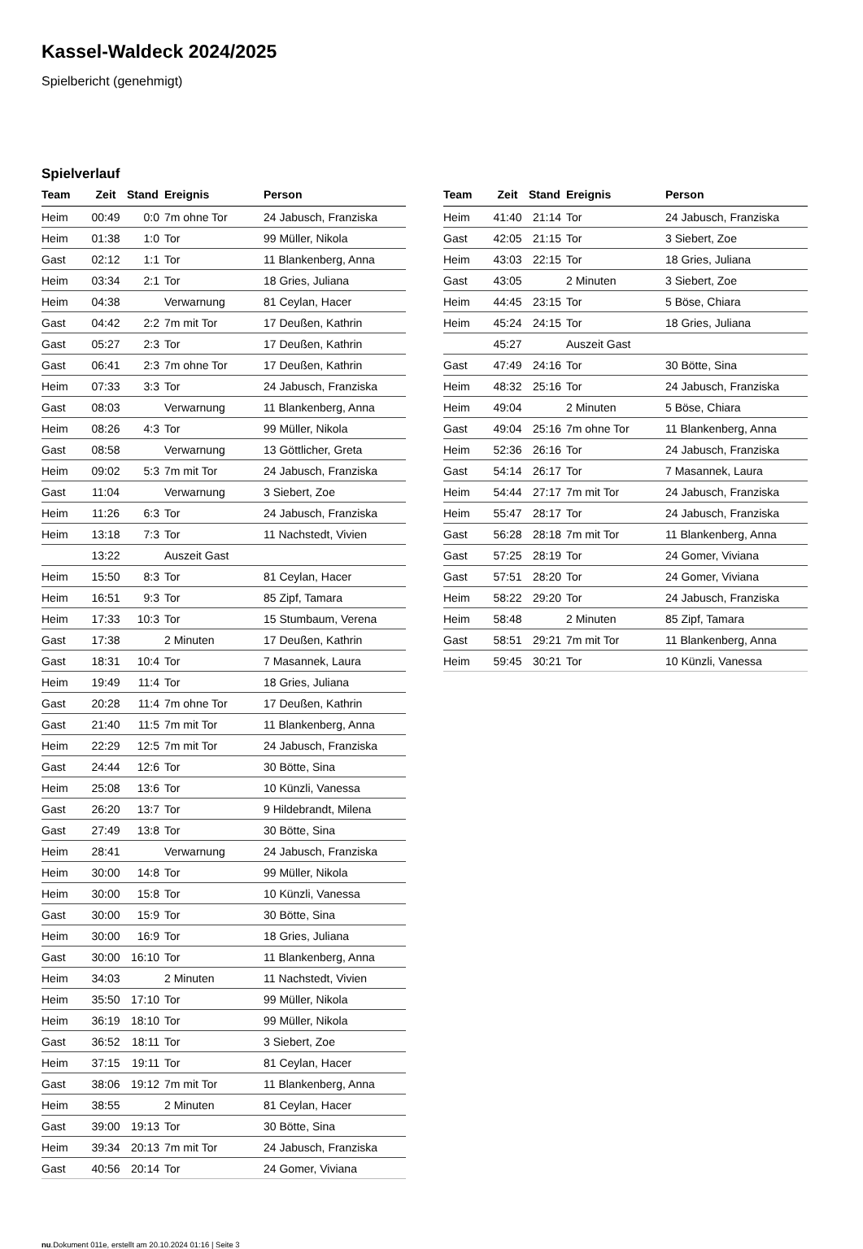Kassel-Waldeck 2024/2025
Spielbericht (genehmigt)
Spielverlauf
| Team | Zeit | Stand | Ereignis | Person |
| --- | --- | --- | --- | --- |
| Heim | 00:49 | 0:0 | 7m ohne Tor | 24 Jabusch, Franziska |
| Heim | 01:38 | 1:0 | Tor | 99 Müller, Nikola |
| Gast | 02:12 | 1:1 | Tor | 11 Blankenberg, Anna |
| Heim | 03:34 | 2:1 | Tor | 18 Gries, Juliana |
| Heim | 04:38 | | Verwarnung | 81 Ceylan, Hacer |
| Gast | 04:42 | 2:2 | 7m mit Tor | 17 Deußen, Kathrin |
| Gast | 05:27 | 2:3 | Tor | 17 Deußen, Kathrin |
| Gast | 06:41 | 2:3 | 7m ohne Tor | 17 Deußen, Kathrin |
| Heim | 07:33 | 3:3 | Tor | 24 Jabusch, Franziska |
| Gast | 08:03 | | Verwarnung | 11 Blankenberg, Anna |
| Heim | 08:26 | 4:3 | Tor | 99 Müller, Nikola |
| Gast | 08:58 | | Verwarnung | 13 Göttlicher, Greta |
| Heim | 09:02 | 5:3 | 7m mit Tor | 24 Jabusch, Franziska |
| Gast | 11:04 | | Verwarnung | 3 Siebert, Zoe |
| Heim | 11:26 | 6:3 | Tor | 24 Jabusch, Franziska |
| Heim | 13:18 | 7:3 | Tor | 11 Nachstedt, Vivien |
| | 13:22 | | Auszeit Gast | |
| Heim | 15:50 | 8:3 | Tor | 81 Ceylan, Hacer |
| Heim | 16:51 | 9:3 | Tor | 85 Zipf, Tamara |
| Heim | 17:33 | 10:3 | Tor | 15 Stumbaum, Verena |
| Gast | 17:38 | | 2 Minuten | 17 Deußen, Kathrin |
| Gast | 18:31 | 10:4 | Tor | 7 Masannek, Laura |
| Heim | 19:49 | 11:4 | Tor | 18 Gries, Juliana |
| Gast | 20:28 | 11:4 | 7m ohne Tor | 17 Deußen, Kathrin |
| Gast | 21:40 | 11:5 | 7m mit Tor | 11 Blankenberg, Anna |
| Heim | 22:29 | 12:5 | 7m mit Tor | 24 Jabusch, Franziska |
| Gast | 24:44 | 12:6 | Tor | 30 Bötte, Sina |
| Heim | 25:08 | 13:6 | Tor | 10 Künzli, Vanessa |
| Gast | 26:20 | 13:7 | Tor | 9 Hildebrandt, Milena |
| Gast | 27:49 | 13:8 | Tor | 30 Bötte, Sina |
| Heim | 28:41 | | Verwarnung | 24 Jabusch, Franziska |
| Heim | 30:00 | 14:8 | Tor | 99 Müller, Nikola |
| Heim | 30:00 | 15:8 | Tor | 10 Künzli, Vanessa |
| Gast | 30:00 | 15:9 | Tor | 30 Bötte, Sina |
| Heim | 30:00 | 16:9 | Tor | 18 Gries, Juliana |
| Gast | 30:00 | 16:10 | Tor | 11 Blankenberg, Anna |
| Heim | 34:03 | | 2 Minuten | 11 Nachstedt, Vivien |
| Heim | 35:50 | 17:10 | Tor | 99 Müller, Nikola |
| Heim | 36:19 | 18:10 | Tor | 99 Müller, Nikola |
| Gast | 36:52 | 18:11 | Tor | 3 Siebert, Zoe |
| Heim | 37:15 | 19:11 | Tor | 81 Ceylan, Hacer |
| Gast | 38:06 | 19:12 | 7m mit Tor | 11 Blankenberg, Anna |
| Heim | 38:55 | | 2 Minuten | 81 Ceylan, Hacer |
| Gast | 39:00 | 19:13 | Tor | 30 Bötte, Sina |
| Heim | 39:34 | 20:13 | 7m mit Tor | 24 Jabusch, Franziska |
| Gast | 40:56 | 20:14 | Tor | 24 Gomer, Viviana |
| Team | Zeit | Stand | Ereignis | Person |
| --- | --- | --- | --- | --- |
| Heim | 41:40 | 21:14 | Tor | 24 Jabusch, Franziska |
| Gast | 42:05 | 21:15 | Tor | 3 Siebert, Zoe |
| Heim | 43:03 | 22:15 | Tor | 18 Gries, Juliana |
| Gast | 43:05 | | 2 Minuten | 3 Siebert, Zoe |
| Heim | 44:45 | 23:15 | Tor | 5 Böse, Chiara |
| Heim | 45:24 | 24:15 | Tor | 18 Gries, Juliana |
| | 45:27 | | Auszeit Gast | |
| Gast | 47:49 | 24:16 | Tor | 30 Bötte, Sina |
| Heim | 48:32 | 25:16 | Tor | 24 Jabusch, Franziska |
| Heim | 49:04 | | 2 Minuten | 5 Böse, Chiara |
| Gast | 49:04 | 25:16 | 7m ohne Tor | 11 Blankenberg, Anna |
| Heim | 52:36 | 26:16 | Tor | 24 Jabusch, Franziska |
| Gast | 54:14 | 26:17 | Tor | 7 Masannek, Laura |
| Heim | 54:44 | 27:17 | 7m mit Tor | 24 Jabusch, Franziska |
| Heim | 55:47 | 28:17 | Tor | 24 Jabusch, Franziska |
| Gast | 56:28 | 28:18 | 7m mit Tor | 11 Blankenberg, Anna |
| Gast | 57:25 | 28:19 | Tor | 24 Gomer, Viviana |
| Gast | 57:51 | 28:20 | Tor | 24 Gomer, Viviana |
| Heim | 58:22 | 29:20 | Tor | 24 Jabusch, Franziska |
| Heim | 58:48 | | 2 Minuten | 85 Zipf, Tamara |
| Gast | 58:51 | 29:21 | 7m mit Tor | 11 Blankenberg, Anna |
| Heim | 59:45 | 30:21 | Tor | 10 Künzli, Vanessa |
nu.Dokument 011e, erstellt am 20.10.2024 01:16 | Seite 3